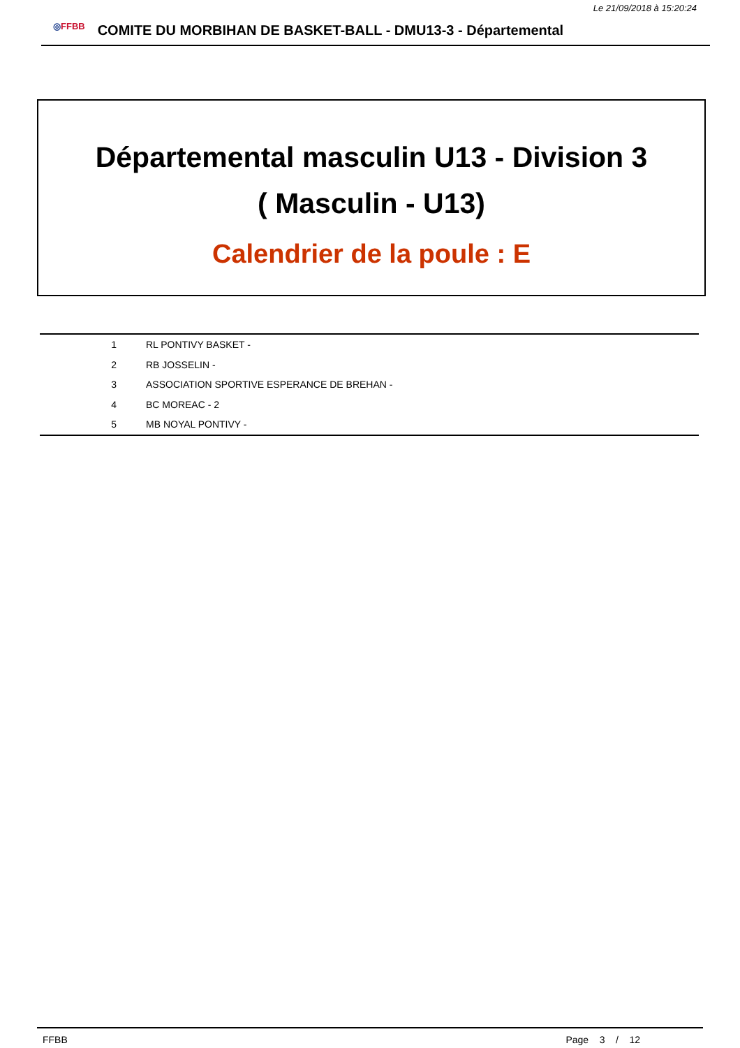Le 21/09/2018 à 15:20:24
◎FFBB
COMITE DU MORBIHAN DE BASKET-BALL - DMU13-3 - Départemental
Départemental masculin U13 - Division 3
( Masculin - U13)
Calendrier de la poule : E
| 1 | RL PONTIVY BASKET - |
| 2 | RB JOSSELIN - |
| 3 | ASSOCIATION SPORTIVE ESPERANCE DE BREHAN - |
| 4 | BC MOREAC - 2 |
| 5 | MB NOYAL PONTIVY - |
FFBB Page 3 / 12